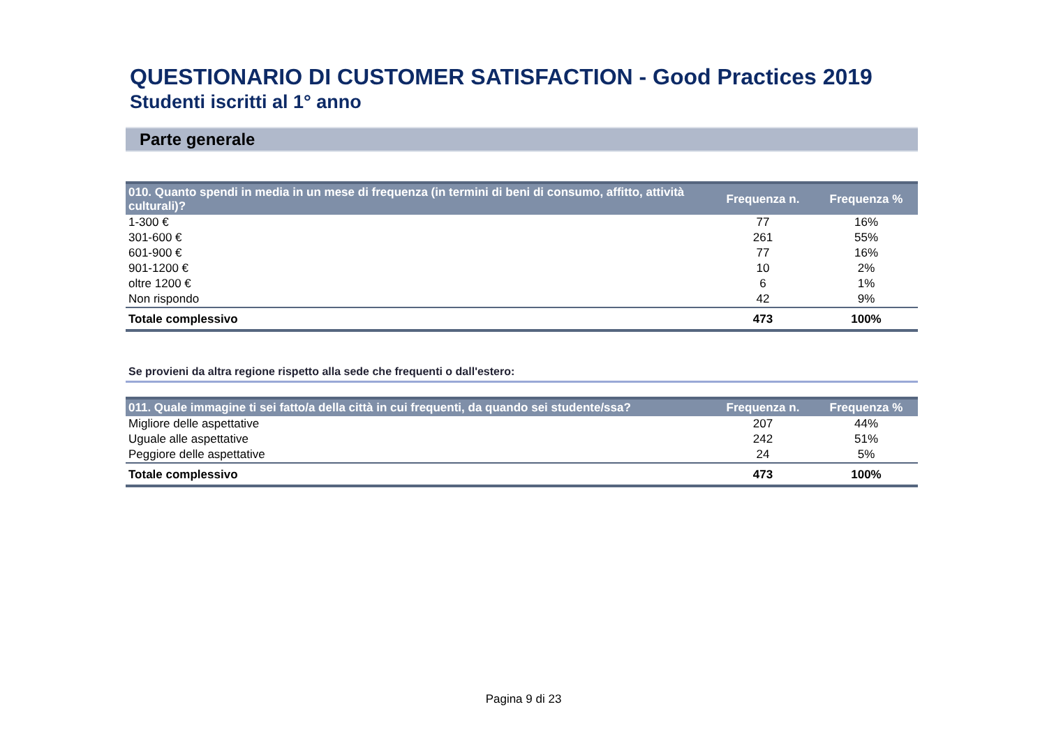QUESTIONARIO DI CUSTOMER SATISFACTION - Good Practices 2019
Studenti iscritti al 1° anno
Parte generale
| 010. Quanto spendi in media in un mese di frequenza (in termini di beni di consumo, affitto, attività culturali)? | Frequenza n. | Frequenza % |
| --- | --- | --- |
| 1-300 € | 77 | 16% |
| 301-600 € | 261 | 55% |
| 601-900 € | 77 | 16% |
| 901-1200 € | 10 | 2% |
| oltre 1200 € | 6 | 1% |
| Non rispondo | 42 | 9% |
| Totale complessivo | 473 | 100% |
Se provieni da altra regione rispetto alla sede che frequenti o dall'estero:
| 011. Quale immagine ti sei fatto/a della città in cui frequenti, da quando sei studente/ssa? | Frequenza n. | Frequenza % |
| --- | --- | --- |
| Migliore delle aspettative | 207 | 44% |
| Uguale alle aspettative | 242 | 51% |
| Peggiore delle aspettative | 24 | 5% |
| Totale complessivo | 473 | 100% |
Pagina 9 di 23